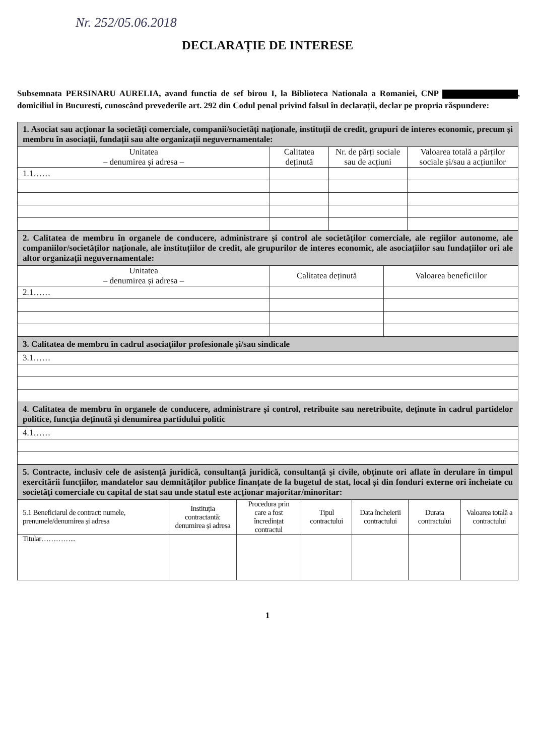Nr. 252/05.06.2018
DECLARAȚIE DE INTERESE
Subsemnata PERSINARU AURELIA, avand functia de sef birou I, la Biblioteca Nationala a Romaniei, CNP , domiciliul in Bucuresti, cunoscând prevederile art. 292 din Codul penal privind falsul în declarații, declar pe propria răspundere:
| 1. Asociat sau acționar la societăți comerciale, companii/societăți naționale, instituții de credit, grupuri de interes economic, precum și membru în asociații, fundații sau alte organizații neguvernamentale: | | | |
| Unitatea – denumirea și adresa – | Calitatea deținută | Nr. de părți sociale sau de acțiuni | Valoarea totală a părților sociale și/sau a acțiunilor |
| 1.1…… | | | |
| 2. Calitatea de membru în organele de conducere, administrare și control ale societăților comerciale, ale regiilor autonome, ale companiilor/societăților naționale, ale instituțiilor de credit, ale grupurilor de interes economic, ale asociațiilor sau fundațiilor ori ale altor organizații neguvernamentale: | | |
| Unitatea – denumirea și adresa – | Calitatea deținută | Valoarea beneficiilor |
| 2.1…… | | |
| 3. Calitatea de membru în cadrul asociațiilor profesionale și/sau sindicale |
| 3.1…… |
| 4. Calitatea de membru în organele de conducere, administrare și control, retribuite sau neretribuite, deținute în cadrul partidelor politice, funcția deținută și denumirea partidului politic |
| 4.1…… |
| 5. Contracte, inclusiv cele de asistență juridică, consultanță juridică, consultanță și civile, obținute ori aflate în derulare în timpul exercitării funcțiilor, mandatelor sau demnităților publice finanțate de la bugetul de stat, local și din fonduri externe ori încheiate cu societăți comerciale cu capital de stat sau unde statul este acționar majoritar/minoritar: | | | | | | |
| 5.1 Beneficiarul de contract: numele, prenumele/denumirea și adresa | Instituția contractantă: denumirea și adresa | Procedura prin care a fost încredințat contractul | Tipul contractului | Data încheierii contractului | Durata contractului | Valoarea totală a contractului |
| Titular…………... | | | | | | |
1